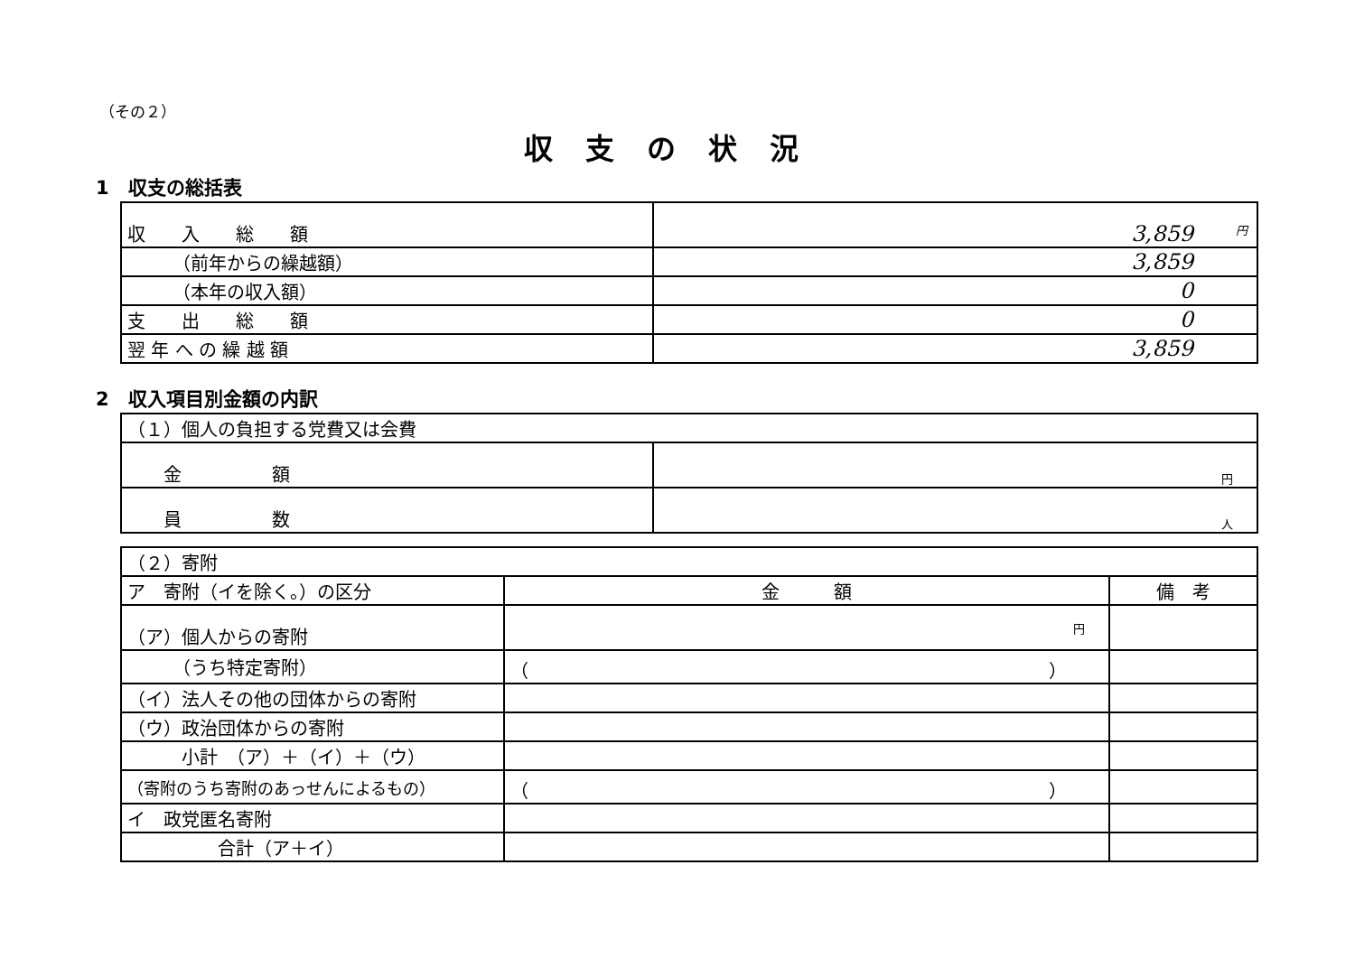（その２）
収支の状況
1　収支の総括表
| 収 入 総 額 | 円 3,859 |
| （前年からの繰越額） | 3,859 |
| （本年の収入額） | 0 |
| 支 出 総 額 | 0 |
| 翌 年 へ の 繰 越 額 | 3,859 |
2　収入項目別金額の内訳
| （１）個人の負担する党費又は会費 | |
| 金 額 | 円 |
| 員 数 | 人 |
| （２）寄附 | | |
| ア 寄附（イを除く。）の区分 | 金 額 | 備 考 |
| （ア）個人からの寄附 | 円 | |
| （うち特定寄附） | （ ） | |
| （イ）法人その他の団体からの寄附 | | |
| （ウ）政治団体からの寄附 | | |
| 小計 （ア）＋（イ）＋（ウ） | | |
| （寄附のうち寄附のあっせんによるもの） | （ ） | |
| イ 政党匿名寄附 | | |
| 合計（ア＋イ） | | |